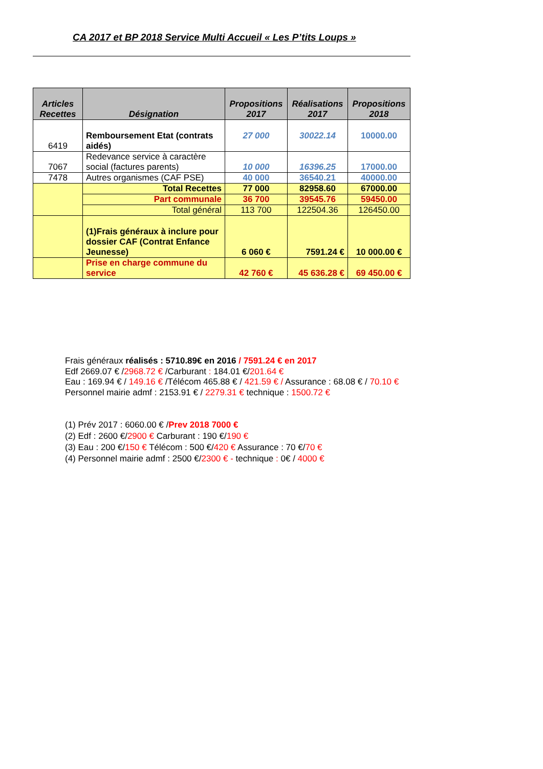CA 2017 et BP 2018 Service Multi Accueil « Les P’tits Loups »
| Articles Recettes | Désignation | Propositions 2017 | Réalisations 2017 | Propositions 2018 |
| --- | --- | --- | --- | --- |
| 6419 | Remboursement Etat (contrats aidés) | 27 000 | 30022.14 | 10000.00 |
| 7067 | Redevance service à caractère social (factures parents) | 10 000 | 16396.25 | 17000.00 |
| 7478 | Autres organismes (CAF PSE) | 40 000 | 36540.21 | 40000.00 |
| | Total Recettes | 77 000 | 82958.60 | 67000.00 |
| | Part communale | 36 700 | 39545.76 | 59450.00 |
| | Total général | 113 700 | 122504.36 | 126450.00 |
| | (1)Frais généraux à inclure pour dossier CAF (Contrat Enfance Jeunesse) | 6 060 € | 7591.24 € | 10 000.00 € |
| | Prise en charge commune du service | 42 760 € | 45 636.28 € | 69 450.00 € |
Frais généraux réalisés : 5710.89€ en 2016 / 7591.24 € en 2017
Edf 2669.07 € /2968.72 € /Carburant : 184.01 €/201.64 €
Eau : 169.94 € / 149.16 € /Télécom 465.88 € / 421.59 € / Assurance : 68.08 € / 70.10 €
Personnel mairie admf : 2153.91 € / 2279.31 € technique : 1500.72 €
(1) Prév 2017 : 6060.00 € /Prev 2018 7000 €
(2) Edf : 2600 €/2900 € Carburant : 190 €/190 €
(3) Eau : 200 €/150 € Télécom : 500 €/420 € Assurance : 70 €/70 €
(4) Personnel mairie admf : 2500 €/2300 € - technique : 0€ / 4000 €